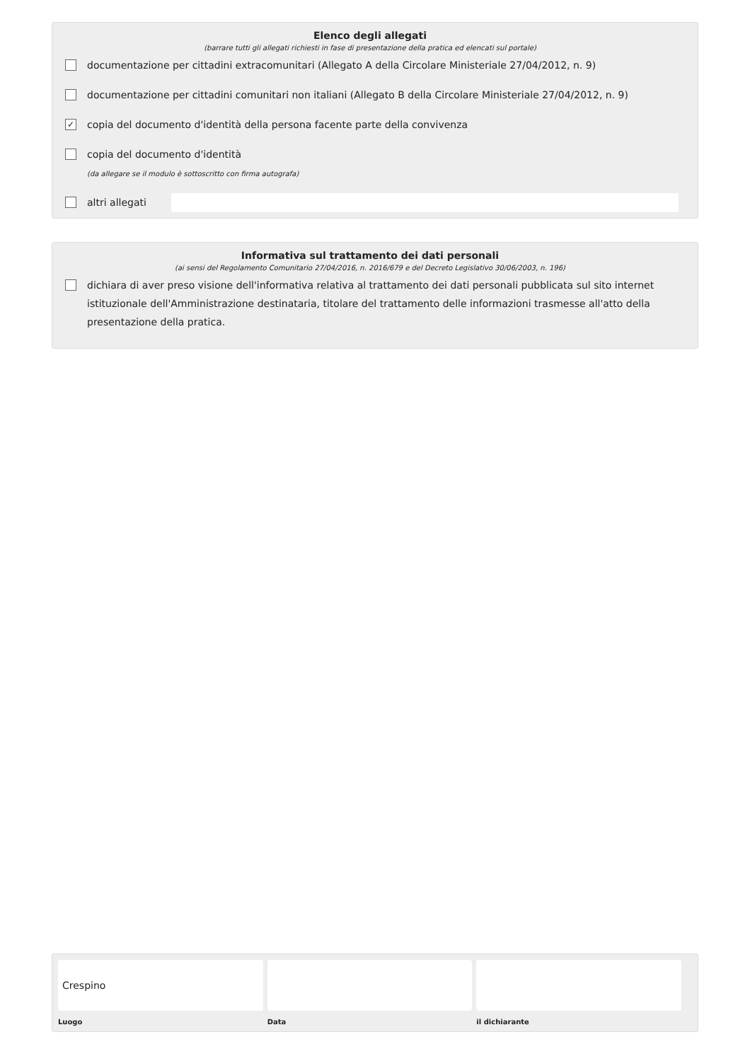Elenco degli allegati
(barrare tutti gli allegati richiesti in fase di presentazione della pratica ed elencati sul portale)
documentazione per cittadini extracomunitari (Allegato A della Circolare Ministeriale 27/04/2012, n. 9)
documentazione per cittadini comunitari non italiani (Allegato B della Circolare Ministeriale 27/04/2012, n. 9)
✓ copia del documento d'identità della persona facente parte della convivenza
copia del documento d'identità
(da allegare se il modulo è sottoscritto con firma autografa)
altri allegati
Informativa sul trattamento dei dati personali
(ai sensi del Regolamento Comunitario 27/04/2016, n. 2016/679 e del Decreto Legislativo 30/06/2003, n. 196)
dichiara di aver preso visione dell'informativa relativa al trattamento dei dati personali pubblicata sul sito internet istituzionale dell'Amministrazione destinataria, titolare del trattamento delle informazioni trasmesse all'atto della presentazione della pratica.
Crespino
Luogo
Data il dichiarante